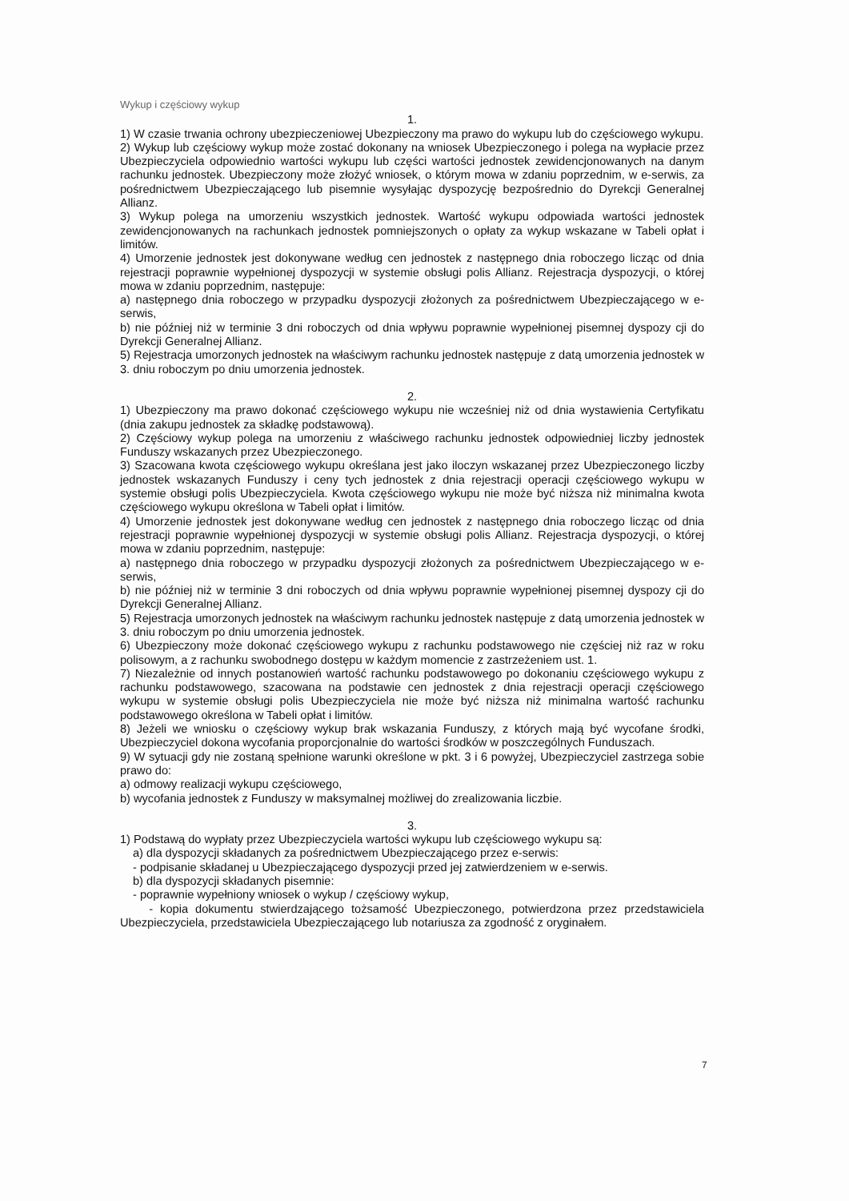Wykup i częściowy wykup
1.
1) W czasie trwania ochrony ubezpieczeniowej Ubezpieczony ma prawo do wykupu lub do częściowego wykupu.
2) Wykup lub częściowy wykup może zostać dokonany na wniosek Ubezpieczonego i polega na wypłacie przez Ubezpieczyciela odpowiednio wartości wykupu lub części wartości jednostek zewidencjonowanych na danym rachunku jednostek. Ubezpieczony może złożyć wniosek, o którym mowa w zdaniu poprzednim, w e-serwis, za pośrednictwem Ubezpieczającego lub pisemnie wysyłając dyspozycję bezpośrednio do Dyrekcji Generalnej Allianz.
3) Wykup polega na umorzeniu wszystkich jednostek. Wartość wykupu odpowiada wartości jednostek zewidencjonowanych na rachunkach jednostek pomniejszonych o opłaty za wykup wskazane w Tabeli opłat i limitów.
4) Umorzenie jednostek jest dokonywane według cen jednostek z następnego dnia roboczego licząc od dnia rejestracji poprawnie wypełnionej dyspozycji w systemie obsługi polis Allianz. Rejestracja dyspozycji, o której mowa w zdaniu poprzednim, następuje:
a) następnego dnia roboczego w przypadku dyspozycji złożonych za pośrednictwem Ubezpieczającego w e-serwis,
b) nie później niż w terminie 3 dni roboczych od dnia wpływu poprawnie wypełnionej pisemnej dyspozy cji do Dyrekcji Generalnej Allianz.
5) Rejestracja umorzonych jednostek na właściwym rachunku jednostek następuje z datą umorzenia jednostek w 3. dniu roboczym po dniu umorzenia jednostek.
2.
1) Ubezpieczony ma prawo dokonać częściowego wykupu nie wcześniej niż od dnia wystawienia Certyfikatu (dnia zakupu jednostek za składkę podstawową).
2) Częściowy wykup polega na umorzeniu z właściwego rachunku jednostek odpowiedniej liczby jednostek Funduszy wskazanych przez Ubezpieczonego.
3) Szacowana kwota częściowego wykupu określana jest jako iloczyn wskazanej przez Ubezpieczonego liczby jednostek wskazanych Funduszy i ceny tych jednostek z dnia rejestracji operacji częściowego wykupu w systemie obsługi polis Ubezpieczyciela. Kwota częściowego wykupu nie może być niższa niż minimalna kwota częściowego wykupu określona w Tabeli opłat i limitów.
4) Umorzenie jednostek jest dokonywane według cen jednostek z następnego dnia roboczego licząc od dnia rejestracji poprawnie wypełnionej dyspozycji w systemie obsługi polis Allianz. Rejestracja dyspozycji, o której mowa w zdaniu poprzednim, następuje:
a) następnego dnia roboczego w przypadku dyspozycji złożonych za pośrednictwem Ubezpieczającego w e-serwis,
b) nie później niż w terminie 3 dni roboczych od dnia wpływu poprawnie wypełnionej pisemnej dyspozy cji do Dyrekcji Generalnej Allianz.
5) Rejestracja umorzonych jednostek na właściwym rachunku jednostek następuje z datą umorzenia jednostek w 3. dniu roboczym po dniu umorzenia jednostek.
6) Ubezpieczony może dokonać częściowego wykupu z rachunku podstawowego nie częściej niż raz w roku polisowym, a z rachunku swobodnego dostępu w każdym momencie z zastrzeżeniem ust. 1.
7) Niezależnie od innych postanowień wartość rachunku podstawowego po dokonaniu częściowego wykupu z rachunku podstawowego, szacowana na podstawie cen jednostek z dnia rejestracji operacji częściowego wykupu w systemie obsługi polis Ubezpieczyciela nie może być niższa niż minimalna wartość rachunku podstawowego określona w Tabeli opłat i limitów.
8) Jeżeli we wniosku o częściowy wykup brak wskazania Funduszy, z których mają być wycofane środki, Ubezpieczyciel dokona wycofania proporcjonalnie do wartości środków w poszczególnych Funduszach.
9) W sytuacji gdy nie zostaną spełnione warunki określone w pkt. 3 i 6 powyżej, Ubezpieczyciel zastrzega sobie prawo do:
a) odmowy realizacji wykupu częściowego,
b) wycofania jednostek z Funduszy w maksymalnej możliwej do zrealizowania liczbie.
3.
1) Podstawą do wypłaty przez Ubezpieczyciela wartości wykupu lub częściowego wykupu są:
a) dla dyspozycji składanych za pośrednictwem Ubezpieczającego przez e-serwis:
- podpisanie składanej u Ubezpieczającego dyspozycji przed jej zatwierdzeniem w e-serwis.
b) dla dyspozycji składanych pisemnie:
- poprawnie wypełniony wniosek o wykup / częściowy wykup,
- kopia dokumentu stwierdzającego tożsamość Ubezpieczonego, potwierdzona przez przedstawiciela Ubezpieczyciela, przedstawiciela Ubezpieczającego lub notariusza za zgodność z oryginałem.
7